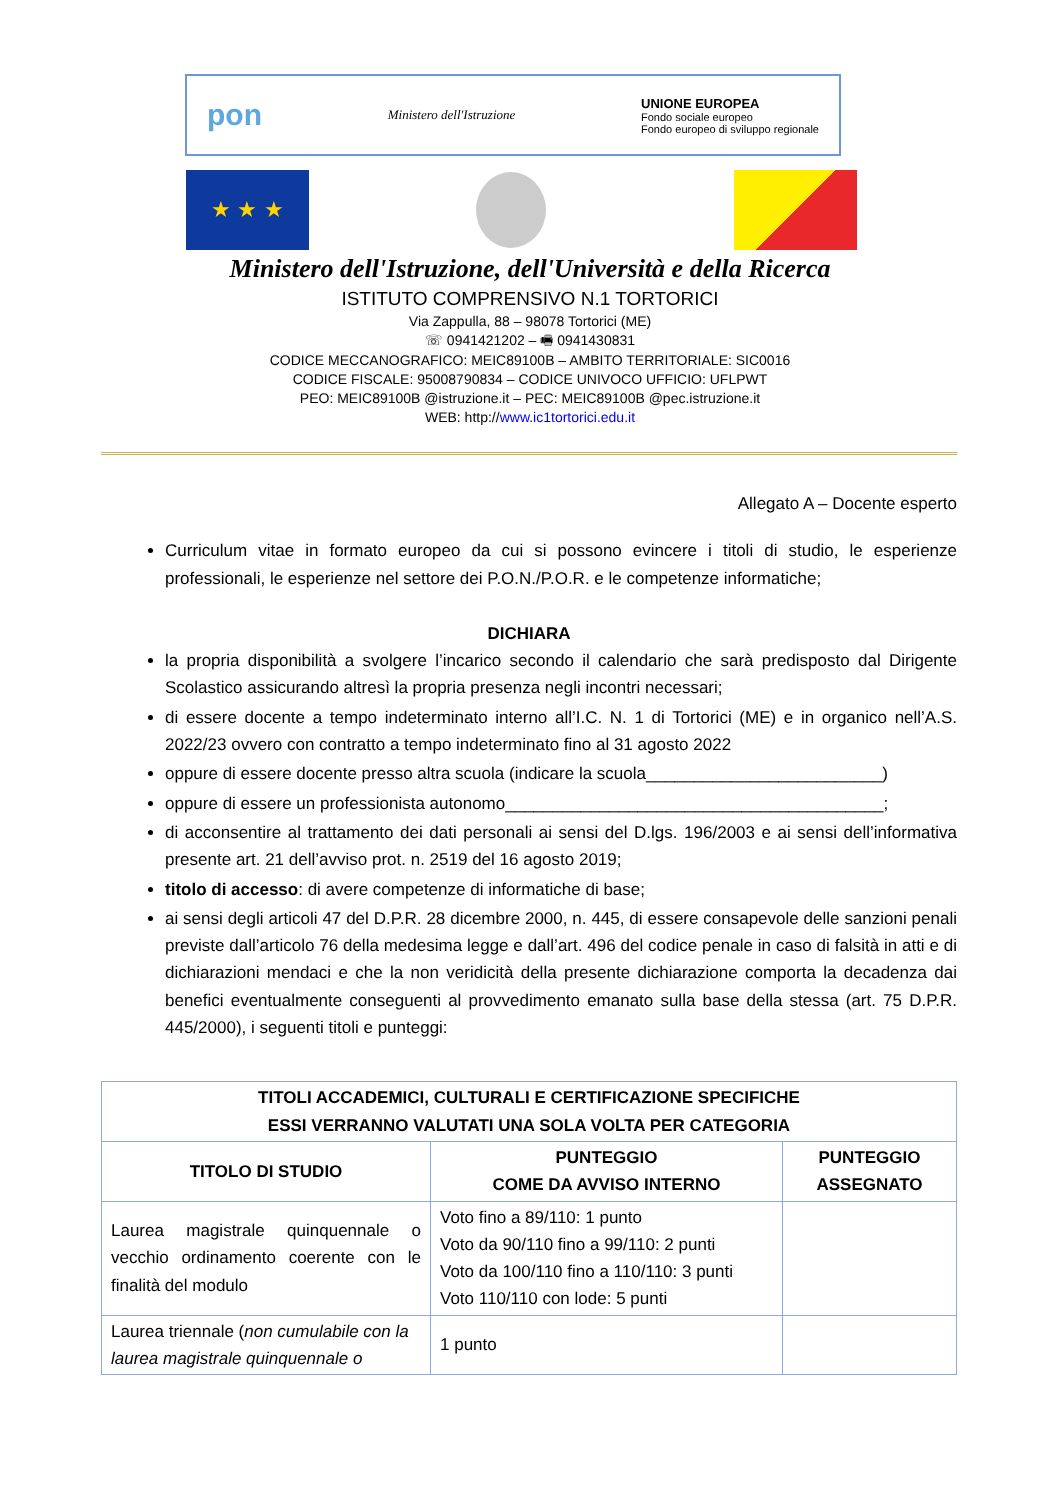pon Ministero dell'Istruzione
UNIONE EUROPEA
Fondo sociale europeo
Fondo europeo di sviluppo regionale
★ ★ ★
Ministero dell'Istruzione, dell'Università e della Ricerca
ISTITUTO COMPRENSIVO N.1 TORTORICI
Via Zappulla, 88 – 98078 Tortorici (ME)
☏ 0941421202 – 🖷 0941430831
CODICE MECCANOGRAFICO: MEIC89100B – AMBITO TERRITORIALE: SIC0016
CODICE FISCALE: 95008790834 – CODICE UNIVOCO UFFICIO: UFLPWT
PEO: MEIC89100B @istruzione.it – PEC: MEIC89100B @pec.istruzione.it
WEB: http://www.ic1tortorici.edu.it
Allegato A – Docente esperto
Curriculum vitae in formato europeo da cui si possono evincere i titoli di studio, le esperienze professionali, le esperienze nel settore dei P.O.N./P.O.R. e le competenze informatiche;
DICHIARA
la propria disponibilità a svolgere l’incarico secondo il calendario che sarà predisposto dal Dirigente Scolastico assicurando altresì la propria presenza negli incontri necessari;
di essere docente a tempo indeterminato interno all’I.C. N. 1 di Tortorici (ME) e in organico nell’A.S. 2022/23 ovvero con contratto a tempo indeterminato fino al 31 agosto 2022
oppure di essere docente presso altra scuola (indicare la scuola_________________________)
oppure di essere un professionista autonomo________________________________________;
di acconsentire al trattamento dei dati personali ai sensi del D.lgs. 196/2003 e ai sensi dell’informativa presente art. 21 dell’avviso prot. n. 2519 del 16 agosto 2019;
titolo di accesso: di avere competenze di informatiche di base;
ai sensi degli articoli 47 del D.P.R. 28 dicembre 2000, n. 445, di essere consapevole delle sanzioni penali previste dall’articolo 76 della medesima legge e dall’art. 496 del codice penale in caso di falsità in atti e di dichiarazioni mendaci e che la non veridicità della presente dichiarazione comporta la decadenza dai benefici eventualmente conseguenti al provvedimento emanato sulla base della stessa (art. 75 D.P.R. 445/2000), i seguenti titoli e punteggi:
| TITOLI ACCADEMICI, CULTURALI E CERTIFICAZIONE SPECIFICHE ESSI VERRANNO VALUTATI UNA SOLA VOLTA PER CATEGORIA | | |
| --- | --- | --- |
| TITOLO DI STUDIO | PUNTEGGIO COME DA AVVISO INTERNO | PUNTEGGIO ASSEGNATO |
| Laurea magistrale quinquennale o vecchio ordinamento coerente con le finalità del modulo | Voto fino a 89/110: 1 punto Voto da 90/110 fino a 99/110: 2 punti Voto da 100/110 fino a 110/110: 3 punti Voto 110/110 con lode: 5 punti | |
| Laurea triennale ( non cumulabile con la laurea magistrale quinquennale o | 1 punto | |